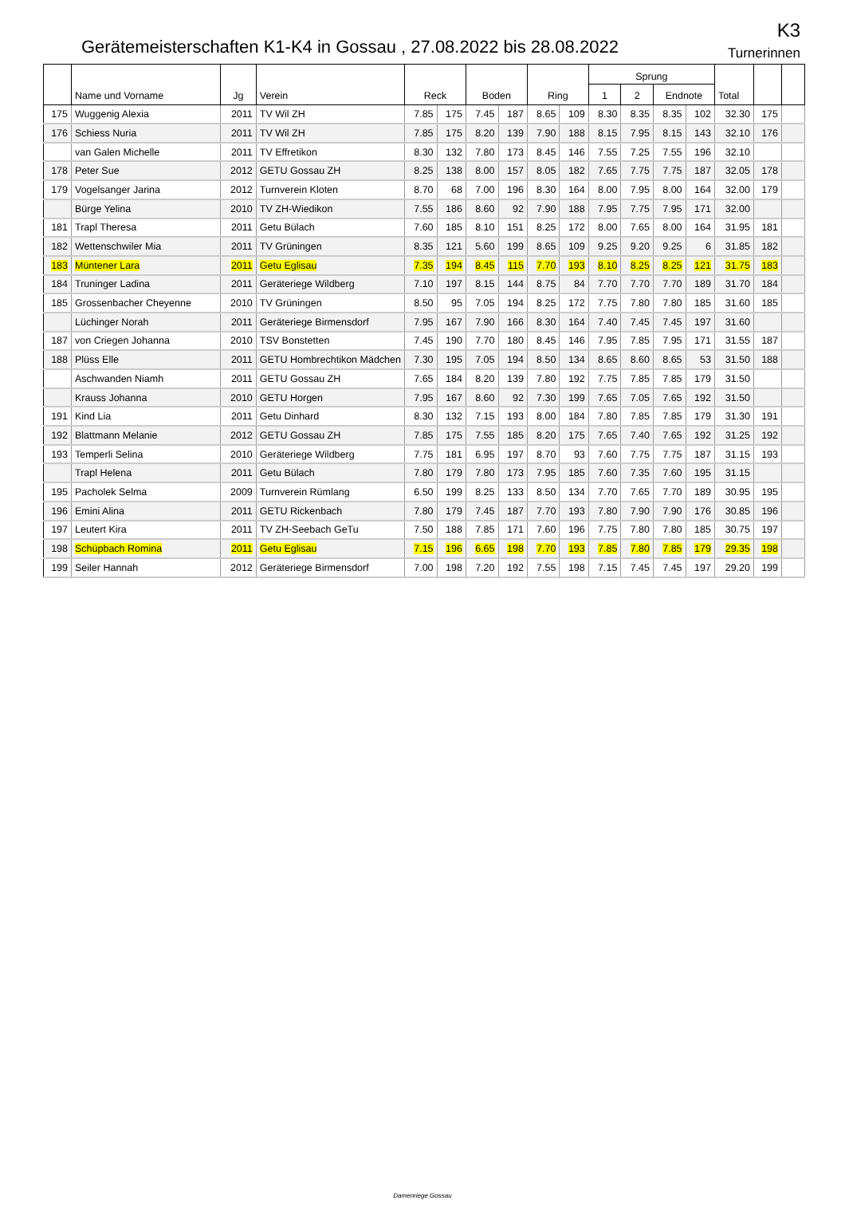Gerätemeisterschaften K1-K4 in Gossau , 27.08.2022 bis 28.08.2022
K3
Turnerinnen
| | Name und Vorname | Jg | Verein | Reck | | Boden | | Ring | | Sprung | | | | Total | | |
| --- | --- | --- | --- | --- | --- | --- | --- | --- | --- | --- | --- | --- | --- | --- | --- | --- |
| | | | | | | | | | | 1 | 2 | Endnote | | | | |
| 175 | Wuggenig Alexia | 2011 | TV Wil ZH | 7.85 | 175 | 7.45 | 187 | 8.65 | 109 | 8.30 | 8.35 | 8.35 | 102 | 32.30 | 175 | |
| 176 | Schiess Nuria | 2011 | TV Wil ZH | 7.85 | 175 | 8.20 | 139 | 7.90 | 188 | 8.15 | 7.95 | 8.15 | 143 | 32.10 | 176 | |
| | van Galen Michelle | 2011 | TV Effretikon | 8.30 | 132 | 7.80 | 173 | 8.45 | 146 | 7.55 | 7.25 | 7.55 | 196 | 32.10 | | |
| 178 | Peter Sue | 2012 | GETU Gossau ZH | 8.25 | 138 | 8.00 | 157 | 8.05 | 182 | 7.65 | 7.75 | 7.75 | 187 | 32.05 | 178 | |
| 179 | Vogelsanger Jarina | 2012 | Turnverein Kloten | 8.70 | 68 | 7.00 | 196 | 8.30 | 164 | 8.00 | 7.95 | 8.00 | 164 | 32.00 | 179 | |
| | Bürge Yelina | 2010 | TV ZH-Wiedikon | 7.55 | 186 | 8.60 | 92 | 7.90 | 188 | 7.95 | 7.75 | 7.95 | 171 | 32.00 | | |
| 181 | Trapl Theresa | 2011 | Getu Bülach | 7.60 | 185 | 8.10 | 151 | 8.25 | 172 | 8.00 | 7.65 | 8.00 | 164 | 31.95 | 181 | |
| 182 | Wettenschwiler Mia | 2011 | TV Grüningen | 8.35 | 121 | 5.60 | 199 | 8.65 | 109 | 9.25 | 9.20 | 9.25 | 6 | 31.85 | 182 | |
| 183 | Müntener Lara | 2011 | Getu Eglisau | 7.35 | 194 | 8.45 | 115 | 7.70 | 193 | 8.10 | 8.25 | 8.25 | 121 | 31.75 | 183 | |
| 184 | Truninger Ladina | 2011 | Geräteriege Wildberg | 7.10 | 197 | 8.15 | 144 | 8.75 | 84 | 7.70 | 7.70 | 7.70 | 189 | 31.70 | 184 | |
| 185 | Grossenbacher Cheyenne | 2010 | TV Grüningen | 8.50 | 95 | 7.05 | 194 | 8.25 | 172 | 7.75 | 7.80 | 7.80 | 185 | 31.60 | 185 | |
| | Lüchinger Norah | 2011 | Geräteriege Birmensdorf | 7.95 | 167 | 7.90 | 166 | 8.30 | 164 | 7.40 | 7.45 | 7.45 | 197 | 31.60 | | |
| 187 | von Criegen Johanna | 2010 | TSV Bonstetten | 7.45 | 190 | 7.70 | 180 | 8.45 | 146 | 7.95 | 7.85 | 7.95 | 171 | 31.55 | 187 | |
| 188 | Plüss Elle | 2011 | GETU Hombrechtikon Mädchen | 7.30 | 195 | 7.05 | 194 | 8.50 | 134 | 8.65 | 8.60 | 8.65 | 53 | 31.50 | 188 | |
| | Aschwanden Niamh | 2011 | GETU Gossau ZH | 7.65 | 184 | 8.20 | 139 | 7.80 | 192 | 7.75 | 7.85 | 7.85 | 179 | 31.50 | | |
| | Krauss Johanna | 2010 | GETU Horgen | 7.95 | 167 | 8.60 | 92 | 7.30 | 199 | 7.65 | 7.05 | 7.65 | 192 | 31.50 | | |
| 191 | Kind Lia | 2011 | Getu Dinhard | 8.30 | 132 | 7.15 | 193 | 8.00 | 184 | 7.80 | 7.85 | 7.85 | 179 | 31.30 | 191 | |
| 192 | Blattmann Melanie | 2012 | GETU Gossau ZH | 7.85 | 175 | 7.55 | 185 | 8.20 | 175 | 7.65 | 7.40 | 7.65 | 192 | 31.25 | 192 | |
| 193 | Temperli Selina | 2010 | Geräteriege Wildberg | 7.75 | 181 | 6.95 | 197 | 8.70 | 93 | 7.60 | 7.75 | 7.75 | 187 | 31.15 | 193 | |
| | Trapl Helena | 2011 | Getu Bülach | 7.80 | 179 | 7.80 | 173 | 7.95 | 185 | 7.60 | 7.35 | 7.60 | 195 | 31.15 | | |
| 195 | Pacholek Selma | 2009 | Turnverein Rümlang | 6.50 | 199 | 8.25 | 133 | 8.50 | 134 | 7.70 | 7.65 | 7.70 | 189 | 30.95 | 195 | |
| 196 | Emini Alina | 2011 | GETU Rickenbach | 7.80 | 179 | 7.45 | 187 | 7.70 | 193 | 7.80 | 7.90 | 7.90 | 176 | 30.85 | 196 | |
| 197 | Leutert Kira | 2011 | TV ZH-Seebach GeTu | 7.50 | 188 | 7.85 | 171 | 7.60 | 196 | 7.75 | 7.80 | 7.80 | 185 | 30.75 | 197 | |
| 198 | Schüpbach Romina | 2011 | Getu Eglisau | 7.15 | 196 | 6.65 | 198 | 7.70 | 193 | 7.85 | 7.80 | 7.85 | 179 | 29.35 | 198 | |
| 199 | Seiler Hannah | 2012 | Geräteriege Birmensdorf | 7.00 | 198 | 7.20 | 192 | 7.55 | 198 | 7.15 | 7.45 | 7.45 | 197 | 29.20 | 199 | |
Damenriege Gossau